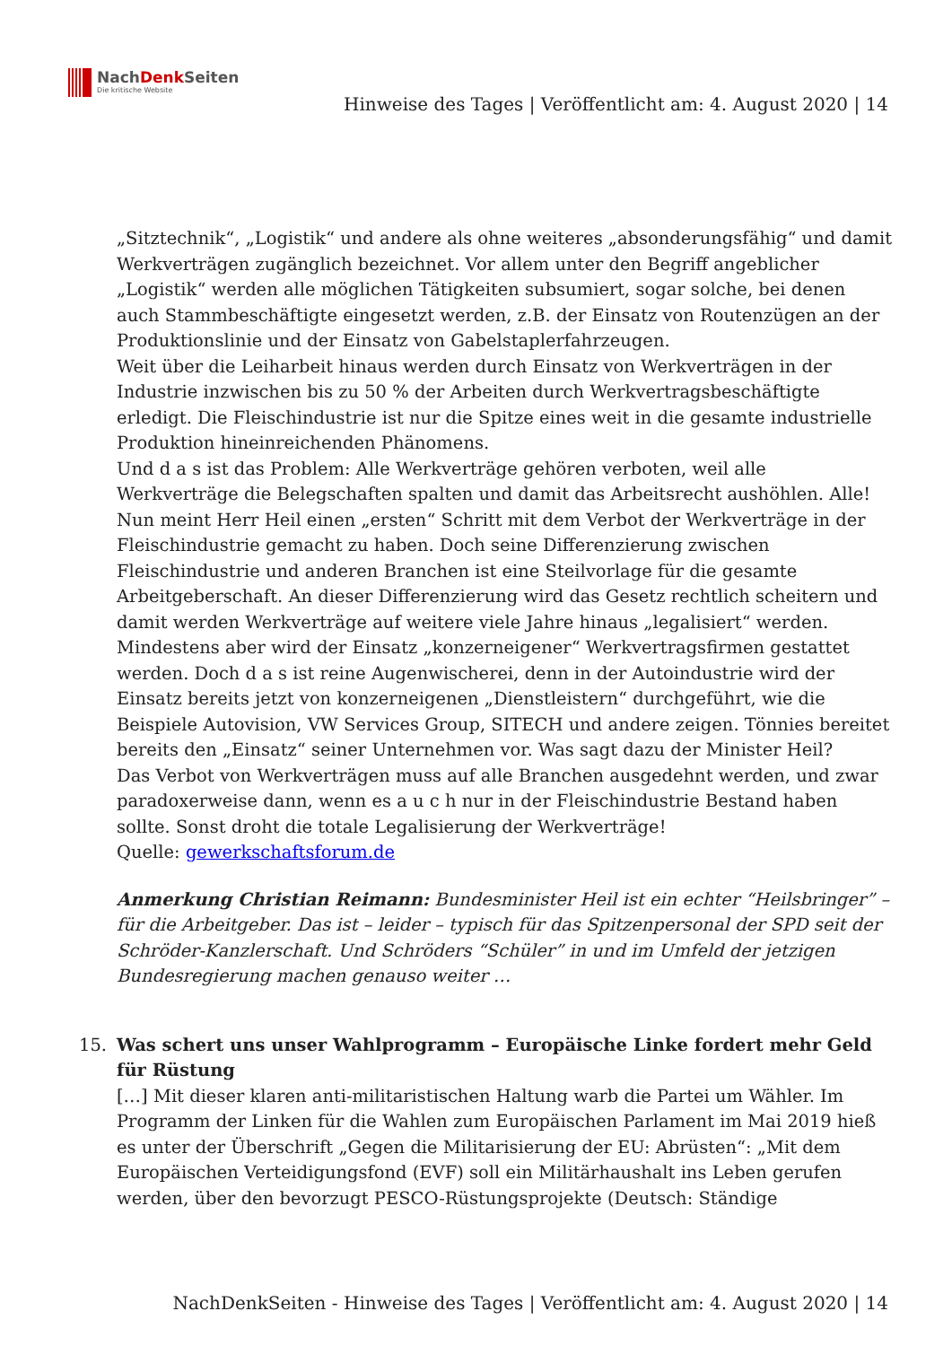NachDenk Seiten
Die kritische Website
Hinweise des Tages | Veröffentlicht am: 4. August 2020 | 14
„Sitztechnik“, „Logistik“ und andere als ohne weiteres „absonderungsfähig“ und damit Werkverträgen zugänglich bezeichnet. Vor allem unter den Begriff angeblicher „Logistik“ werden alle möglichen Tätigkeiten subsumiert, sogar solche, bei denen auch Stammbeschäftigte eingesetzt werden, z.B. der Einsatz von Routenzügen an der Produktionslinie und der Einsatz von Gabelstaplerfahrzeugen.
Weit über die Leiharbeit hinaus werden durch Einsatz von Werkverträgen in der Industrie inzwischen bis zu 50 % der Arbeiten durch Werkvertragsbeschäftigte erledigt. Die Fleischindustrie ist nur die Spitze eines weit in die gesamte industrielle Produktion hineinreichenden Phänomens.
Und d a s ist das Problem: Alle Werkverträge gehören verboten, weil alle Werkverträge die Belegschaften spalten und damit das Arbeitsrecht aushöhlen. Alle!
Nun meint Herr Heil einen „ersten“ Schritt mit dem Verbot der Werkverträge in der Fleischindustrie gemacht zu haben. Doch seine Differenzierung zwischen Fleischindustrie und anderen Branchen ist eine Steilvorlage für die gesamte Arbeitgeberschaft. An dieser Differenzierung wird das Gesetz rechtlich scheitern und damit werden Werkverträge auf weitere viele Jahre hinaus „legalisiert“ werden.
Mindestens aber wird der Einsatz „konzerneigener“ Werkvertragsfirmen gestattet werden. Doch d a s ist reine Augenwischerei, denn in der Autoindustrie wird der Einsatz bereits jetzt von konzerneigenen „Dienstleistern“ durchgeführt, wie die Beispiele Autovision, VW Services Group, SITECH und andere zeigen. Tönnies bereitet bereits den „Einsatz“ seiner Unternehmen vor. Was sagt dazu der Minister Heil?
Das Verbot von Werkverträgen muss auf alle Branchen ausgedehnt werden, und zwar paradoxerweise dann, wenn es a u c h nur in der Fleischindustrie Bestand haben sollte. Sonst droht die totale Legalisierung der Werkverträge!
Quelle: gewerkschaftsforum.de
Anmerkung Christian Reimann: Bundesminister Heil ist ein echter “Heilsbringer” – für die Arbeitgeber. Das ist – leider – typisch für das Spitzenpersonal der SPD seit der Schröder-Kanzlerschaft. Und Schröders “Schüler” in und im Umfeld der jetzigen Bundesregierung machen genauso weiter …
15.
Was schert uns unser Wahlprogramm – Europäische Linke fordert mehr Geld für Rüstung
[…] Mit dieser klaren anti-militaristischen Haltung warb die Partei um Wähler. Im Programm der Linken für die Wahlen zum Europäischen Parlament im Mai 2019 hieß es unter der Überschrift „Gegen die Militarisierung der EU: Abrüsten“: „Mit dem Europäischen Verteidigungsfond (EVF) soll ein Militärhaushalt ins Leben gerufen werden, über den bevorzugt PESCO-Rüstungsprojekte (Deutsch: Ständige
NachDenkSeiten - Hinweise des Tages | Veröffentlicht am: 4. August 2020 | 14